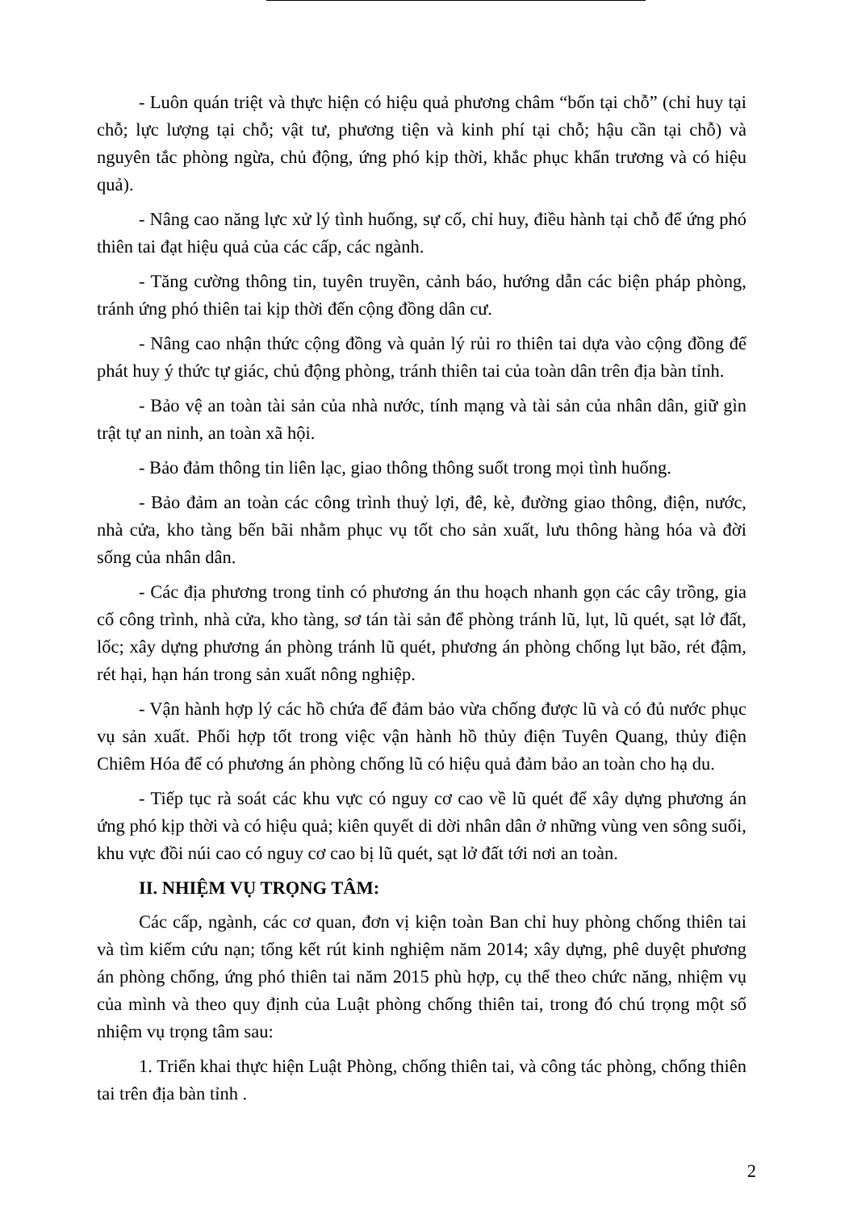- Luôn quán triệt và thực hiện có hiệu quả phương châm “bốn tại chỗ” (chỉ huy tại chỗ; lực lượng tại chỗ; vật tư, phương tiện và kinh phí tại chỗ; hậu cần tại chỗ) và nguyên tắc phòng ngừa, chủ động, ứng phó kịp thời, khắc phục khẩn trương và có hiệu quả).
- Nâng cao năng lực xử lý tình huống, sự cố, chỉ huy, điều hành tại chỗ để ứng phó thiên tai đạt hiệu quả của các cấp, các ngành.
- Tăng cường thông tin, tuyên truyền, cảnh báo, hướng dẫn các biện pháp phòng, tránh ứng phó thiên tai kịp thời đến cộng đồng dân cư.
- Nâng cao nhận thức cộng đồng và quản lý rủi ro thiên tai dựa vào cộng đồng để phát huy ý thức tự giác, chủ động phòng, tránh thiên tai của toàn dân trên địa bàn tỉnh.
- Bảo vệ an toàn tài sản của nhà nước, tính mạng và tài sản của nhân dân, giữ gìn trật tự an ninh, an toàn xã hội.
- Bảo đảm thông tin liên lạc, giao thông thông suốt trong mọi tình huống.
- Bảo đảm an toàn các công trình thuỷ lợi, đê, kè, đường giao thông, điện, nước, nhà cửa, kho tàng bến bãi nhằm phục vụ tốt cho sản xuất, lưu thông hàng hóa và đời sống của nhân dân.
- Các địa phương trong tỉnh có phương án thu hoạch nhanh gọn các cây trồng, gia cố công trình, nhà cửa, kho tàng, sơ tán tài sản để phòng tránh lũ, lụt, lũ quét, sạt lở đất, lốc; xây dựng phương án phòng tránh lũ quét, phương án phòng chống lụt bão, rét đậm, rét hại, hạn hán trong sản xuất nông nghiệp.
- Vận hành hợp lý các hồ chứa để đảm bảo vừa chống được lũ và có đủ nước phục vụ sản xuất. Phối hợp tốt trong việc vận hành hồ thủy điện Tuyên Quang, thủy điện Chiêm Hóa để có phương án phòng chống lũ có hiệu quả đảm bảo an toàn cho hạ du.
- Tiếp tục rà soát các khu vực có nguy cơ cao về lũ quét để xây dựng phương án ứng phó kịp thời và có hiệu quả; kiên quyết di dời nhân dân ở những vùng ven sông suối, khu vực đồi núi cao có nguy cơ cao bị lũ quét, sạt lở đất tới nơi an toàn.
II. NHIỆM VỤ TRỌNG TÂM:
Các cấp, ngành, các cơ quan, đơn vị kiện toàn Ban chỉ huy phòng chống thiên tai và tìm kiếm cứu nạn; tổng kết rút kinh nghiệm năm 2014; xây dựng, phê duyệt phương án phòng chống, ứng phó thiên tai năm 2015 phù hợp, cụ thể theo chức năng, nhiệm vụ của mình và theo quy định của Luật phòng chống thiên tai, trong đó chú trọng một số nhiệm vụ trọng tâm sau:
1. Triển khai thực hiện Luật Phòng, chống thiên tai, và công tác phòng, chống thiên tai trên địa bàn tỉnh .
2